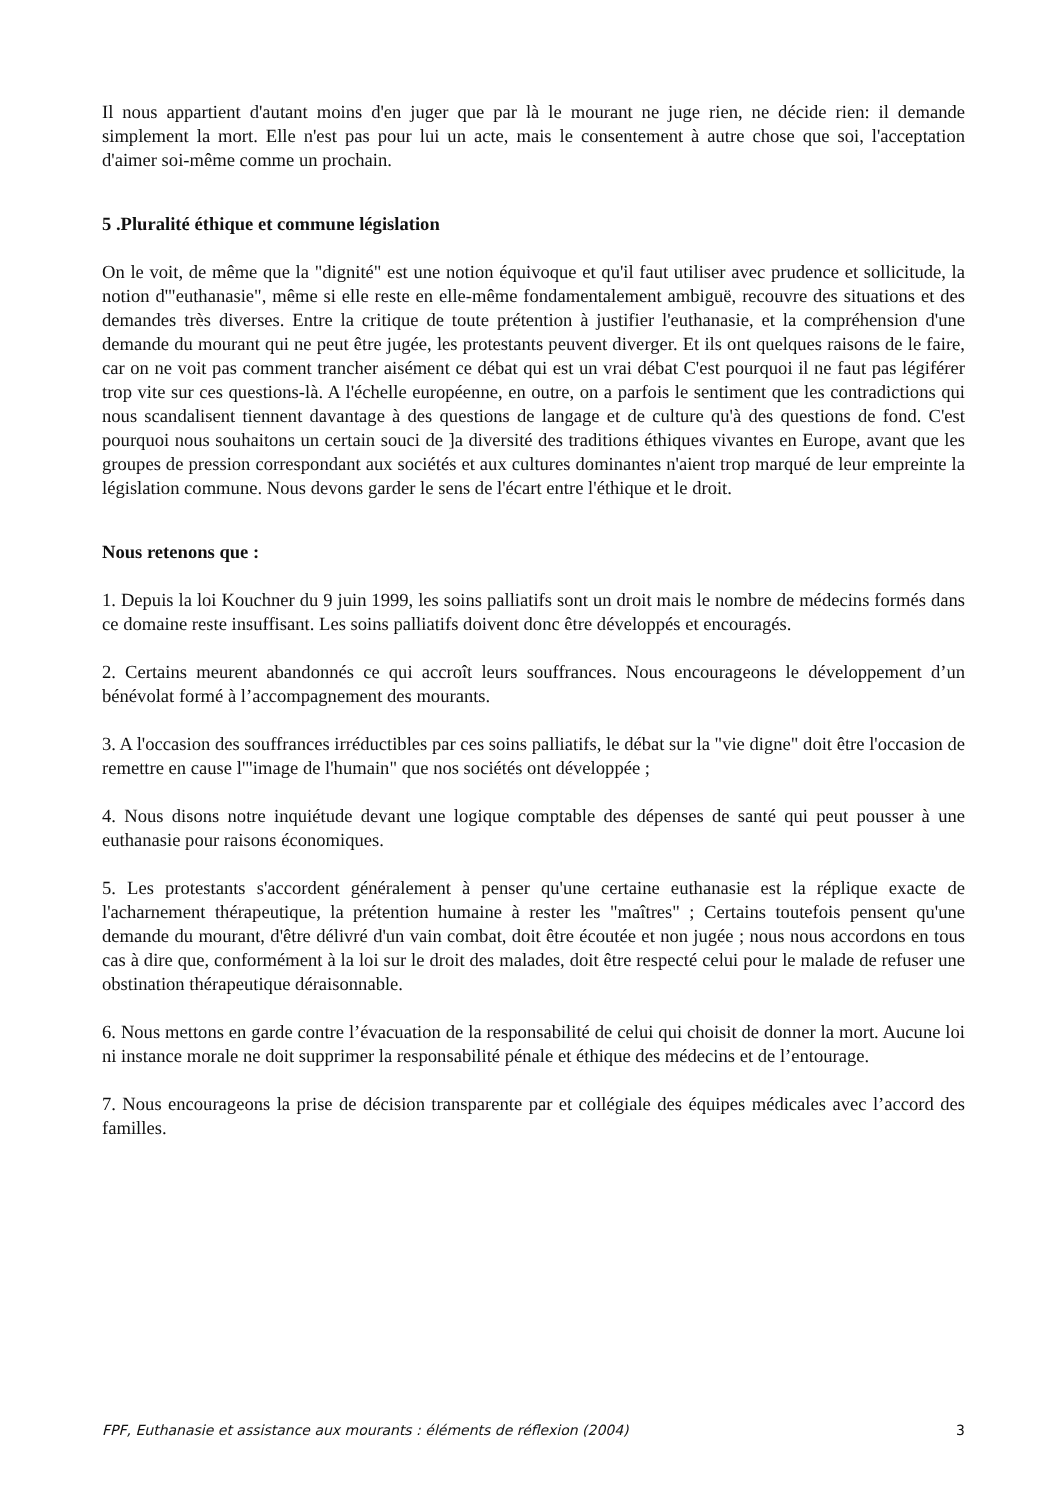Il nous appartient d'autant moins d'en juger que par là le mourant ne juge rien, ne décide rien: il demande simplement la mort. Elle n'est pas pour lui un acte, mais le consentement à autre chose que soi, l'acceptation d'aimer soi-même comme un prochain.
5 .Pluralité éthique et commune législation
On le voit, de même que la "dignité" est une notion équivoque et qu'il faut utiliser avec prudence et sollicitude, la notion d'"euthanasie", même si elle reste en elle-même fondamentalement ambiguë, recouvre des situations et des demandes très diverses. Entre la critique de toute prétention à justifier l'euthanasie, et la compréhension d'une demande du mourant qui ne peut être jugée, les protestants peuvent diverger. Et ils ont quelques raisons de le faire, car on ne voit pas comment trancher aisément ce débat qui est un vrai débat C'est pourquoi il ne faut pas légiférer trop vite sur ces questions-là. A l'échelle européenne, en outre, on a parfois le sentiment que les contradictions qui nous scandalisent tiennent davantage à des questions de langage et de culture qu'à des questions de fond. C'est pourquoi nous souhaitons un certain souci de ]a diversité des traditions éthiques vivantes en Europe, avant que les groupes de pression correspondant aux sociétés et aux cultures dominantes n'aient trop marqué de leur empreinte la législation commune. Nous devons garder le sens de l'écart entre l'éthique et le droit.
Nous retenons que :
1. Depuis la loi Kouchner du 9 juin 1999, les soins palliatifs sont un droit mais le nombre de médecins formés dans ce domaine reste insuffisant. Les soins palliatifs doivent donc être développés et encouragés.
2. Certains meurent abandonnés ce qui accroît leurs souffrances. Nous encourageons le développement d’un bénévolat formé à l’accompagnement des mourants.
3. A l'occasion des souffrances irréductibles par ces soins palliatifs, le débat sur la "vie digne" doit être l'occasion de remettre en cause l'"image de l'humain" que nos sociétés ont développée ;
4. Nous disons notre inquiétude devant une logique comptable des dépenses de santé qui peut pousser à une euthanasie pour raisons économiques.
5. Les protestants s'accordent généralement à penser qu'une certaine euthanasie est la réplique exacte de l'acharnement thérapeutique, la prétention humaine à rester les "maîtres" ; Certains toutefois pensent qu'une demande du mourant, d'être délivré d'un vain combat, doit être écoutée et non jugée ; nous nous accordons en tous cas à dire que, conformément à la loi sur le droit des malades, doit être respecté celui pour le malade de refuser une obstination thérapeutique déraisonnable.
6. Nous mettons en garde contre l’évacuation de la responsabilité de celui qui choisit de donner la mort. Aucune loi ni instance morale ne doit supprimer la responsabilité pénale et éthique des médecins et de l’entourage.
7. Nous encourageons la prise de décision transparente par et collégiale des équipes médicales avec l’accord des familles.
FPF, Euthanasie et assistance aux mourants : éléments de réflexion (2004) 3